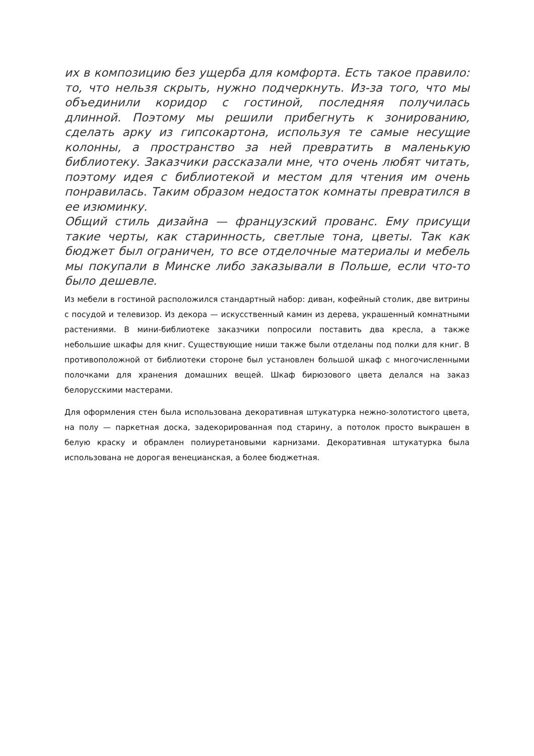их в композицию без ущерба для комфорта. Есть такое правило: то, что нельзя скрыть, нужно подчеркнуть. Из-за того, что мы объединили коридор с гостиной, последняя получилась длинной. Поэтому мы решили прибегнуть к зонированию, сделать арку из гипсокартона, используя те самые несущие колонны, а пространство за ней превратить в маленькую библиотеку. Заказчики рассказали мне, что очень любят читать, поэтому идея с библиотекой и местом для чтения им очень понравилась. Таким образом недостаток комнаты превратился в ее изюминку.
Общий стиль дизайна — французский прованс. Ему присущи такие черты, как старинность, светлые тона, цветы. Так как бюджет был ограничен, то все отделочные материалы и мебель мы покупали в Минске либо заказывали в Польше, если что-то было дешевле.
Из мебели в гостиной расположился стандартный набор: диван, кофейный столик, две витрины с посудой и телевизор. Из декора — искусственный камин из дерева, украшенный комнатными растениями. В мини-библиотеке заказчики попросили поставить два кресла, а также небольшие шкафы для книг. Существующие ниши также были отделаны под полки для книг. В противоположной от библиотеки стороне был установлен большой шкаф с многочисленными полочками для хранения домашних вещей. Шкаф бирюзового цвета делался на заказ белорусскими мастерами.
Для оформления стен была использована декоративная штукатурка нежно-золотистого цвета, на полу — паркетная доска, задекорированная под старину, а потолок просто выкрашен в белую краску и обрамлен полиуретановыми карнизами. Декоративная штукатурка была использована не дорогая венецианская, а более бюджетная.